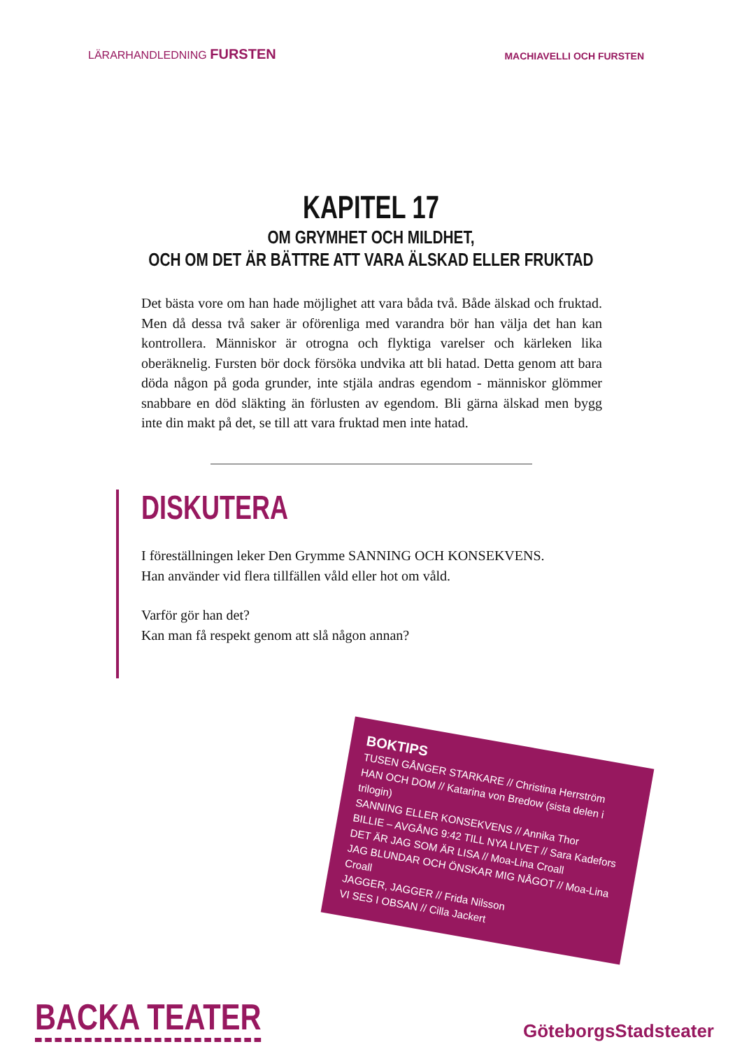LÄRARHANDLEDNING FURSTEN
MACHIAVELLI OCH FURSTEN
KAPITEL 17
OM GRYMHET OCH MILDHET,
OCH OM DET ÄR BÄTTRE ATT VARA ÄLSKAD ELLER FRUKTAD
Det bästa vore om han hade möjlighet att vara båda två. Både älskad och fruktad. Men då dessa två saker är oförenliga med varandra bör han välja det han kan kontrollera. Människor är otrogna och flyktiga varelser och kärleken lika oberäknelig. Fursten bör dock försöka undvika att bli hatad. Detta genom att bara döda någon på goda grunder, inte stjäla andras egendom - människor glömmer snabbare en död släkting än förlusten av egendom. Bli gärna älskad men bygg inte din makt på det, se till att vara fruktad men inte hatad.
DISKUTERA
I föreställningen leker Den Grymme SANNING OCH KONSEKVENS.
Han använder vid flera tillfällen våld eller hot om våld.
Varför gör han det?
Kan man få respekt genom att slå någon annan?
BOKTIPS
TUSEN GÅNGER STARKARE // Christina Herrström
HAN OCH DOM // Katarina von Bredow (sista delen i trilogin)
SANNING ELLER KONSEKVENS // Annika Thor
BILLIE – AVGÅNG 9:42 TILL NYA LIVET // Sara Kadefors
DET ÄR JAG SOM ÄR LISA // Moa-Lina Croall
JAG BLUNDAR OCH ÖNSKAR MIG NÅGOT // Moa-Lina Croall
JAGGER, JAGGER // Frida Nilsson
VI SES I OBSAN // Cilla Jackert
BACKA TEATER
GöteborgsStadsteater